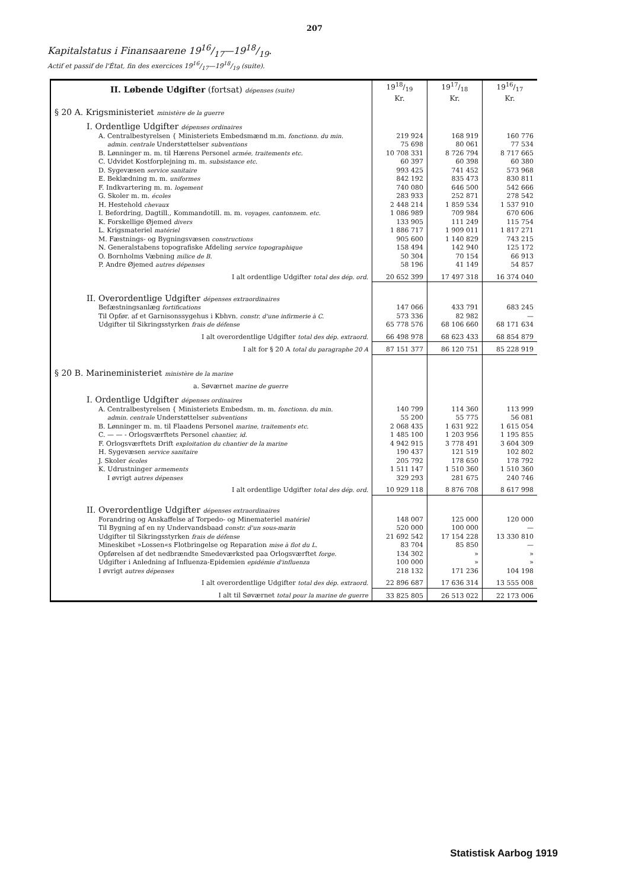207
Kapitalstatus i Finansaarene 1916/17—1918/19.
Actif et passif de l'État, fin des exercices 1916/17—1918/19 (suite).
| II. Løbende Udgifter (fortsat) dépenses (suite) | 1918/19 Kr. | 1917/18 Kr. | 1916/17 Kr. |
| § 20 A. Krigsministeriet ministère de la guerre | | | |
| I. Ordentlige Udgifter dépenses ordinaires | | | |
| A. Centralbestyrelsen { Ministeriets Embedsmænd m.m. fonctionn. du min. | 219 924 | 168 919 | 160 776 |
| admin. centrale Understøttelser subventions | 75 698 | 80 061 | 77 534 |
| B. Lønninger m. m. til Hærens Personel armée, traitements etc. | 10 708 331 | 8 726 794 | 8 717 665 |
| C. Udvidet Kostforplejning m. m. subsistance etc. | 60 397 | 60 398 | 60 380 |
| D. Sygevæsen service sanitaire | 993 425 | 741 452 | 573 968 |
| E. Beklædning m. m. uniformes | 842 192 | 835 473 | 830 811 |
| F. Indkvartering m. m. logement | 740 080 | 646 500 | 542 666 |
| G. Skoler m. m. écoles | 283 933 | 252 871 | 278 542 |
| H. Hestehold chevaux | 2 448 214 | 1 859 534 | 1 537 910 |
| I. Befordring, Dagtill., Kommandotill. m. m. voyages, cantonnem. etc. | 1 086 989 | 709 984 | 670 606 |
| K. Forskellige Øjemed divers | 133 905 | 111 249 | 115 754 |
| L. Krigsmateriel matériel | 1 886 717 | 1 909 011 | 1 817 271 |
| M. Fæstnings- og Bygningsvæsen constructions | 905 600 | 1 140 829 | 743 215 |
| N. Generalstabens topografiske Afdeling service topographique | 158 494 | 142 940 | 125 172 |
| O. Bornholms Væbning milice de B. | 50 304 | 70 154 | 66 913 |
| P. Andre Øjemed autres dépenses | 58 196 | 41 149 | 54 857 |
| I alt ordentlige Udgifter total des dép. ord. | 20 652 399 | 17 497 318 | 16 374 040 |
| II. Overordentlige Udgifter dépenses extraordinaires | | | |
| Befæstningsanlæg fortifications | 147 066 | 433 791 | 683 245 |
| Til Opfør. af et Garnisonssygehus i Kbhvn. constr. d'une infirmerie à C. | 573 336 | 82 982 | — |
| Udgifter til Sikringsstyrken frais de défense | 65 778 576 | 68 106 660 | 68 171 634 |
| I alt overordentlige Udgifter total des dép. extraord. | 66 498 978 | 68 623 433 | 68 854 879 |
| I alt for § 20 A total du paragraphe 20 A | 87 151 377 | 86 120 751 | 85 228 919 |
| § 20 B. Marineministeriet ministère de la marine | | | |
| a. Søværnet marine de guerre | | | |
| I. Ordentlige Udgifter dépenses ordinaires | | | |
| A. Centralbestyrelsen { Ministeriets Embedsm. m. m. fonctionn. du min. | 140 799 | 114 360 | 113 999 |
| admin. centrale Understøttelser subventions | 55 200 | 55 775 | 56 081 |
| B. Lønninger m. m. til Flaadens Personel marine, traitements etc. | 2 068 435 | 1 631 922 | 1 615 054 |
| C. — — - Orlogsværftets Personel chantier, id. | 1 485 100 | 1 203 956 | 1 195 855 |
| F. Orlogsværftets Drift exploitation du chantier de la marine | 4 942 915 | 3 778 491 | 3 604 309 |
| H. Sygevæsen service sanitaire | 190 437 | 121 519 | 102 802 |
| J. Skoler écoles | 205 792 | 178 650 | 178 792 |
| K. Udrustninger armements | 1 511 147 | 1 510 360 | 1 510 360 |
| I øvrigt autres dépenses | 329 293 | 281 675 | 240 746 |
| I alt ordentlige Udgifter total des dép. ord. | 10 929 118 | 8 876 708 | 8 617 998 |
| II. Overordentlige Udgifter dépenses extraordinaires | | | |
| Forandring og Anskaffelse af Torpedo- og Minemateriel matériel | 148 007 | 125 000 | 120 000 |
| Til Bygning af en ny Undervandsbaad constr. d'un sous-marin | 520 000 | 100 000 | — |
| Udgifter til Sikringsstyrken frais de défense | 21 692 542 | 17 154 228 | 13 330 810 |
| Mineskibet »Lossen«s Flotbringelse og Reparation mise à flot du L. | 83 704 | 85 850 | — |
| Opførelsen af det nedbrændte Smedeværksted paa Orlogsværftet forge. | 134 302 | » | » |
| Udgifter i Anledning af Influenza-Epidemien epidémie d'influenza | 100 000 | » | » |
| I øvrigt autres dépenses | 218 132 | 171 236 | 104 198 |
| I alt overordentlige Udgifter total des dép. extraord. | 22 896 687 | 17 636 314 | 13 555 008 |
| I alt til Søværnet total pour la marine de guerre | 33 825 805 | 26 513 022 | 22 173 006 |
Statistisk Aarbog 1919